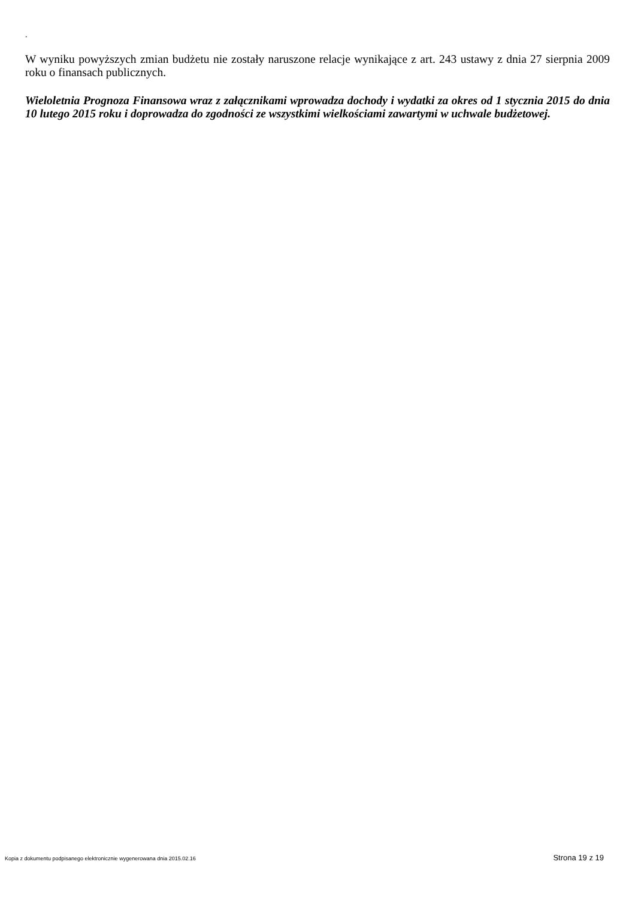.
W wyniku powyższych zmian budżetu nie zostały naruszone relacje wynikające z art. 243 ustawy z dnia 27 sierpnia 2009 roku o finansach publicznych.
Wieloletnia Prognoza Finansowa wraz z załącznikami wprowadza dochody i wydatki za okres od 1 stycznia 2015 do dnia 10 lutego 2015 roku i doprowadza do zgodności ze wszystkimi wielkościami zawartymi w uchwale budżetowej.
Kopia z dokumentu podpisanego elektronicznie wygenerowana dnia 2015.02.16 Strona 19 z 19